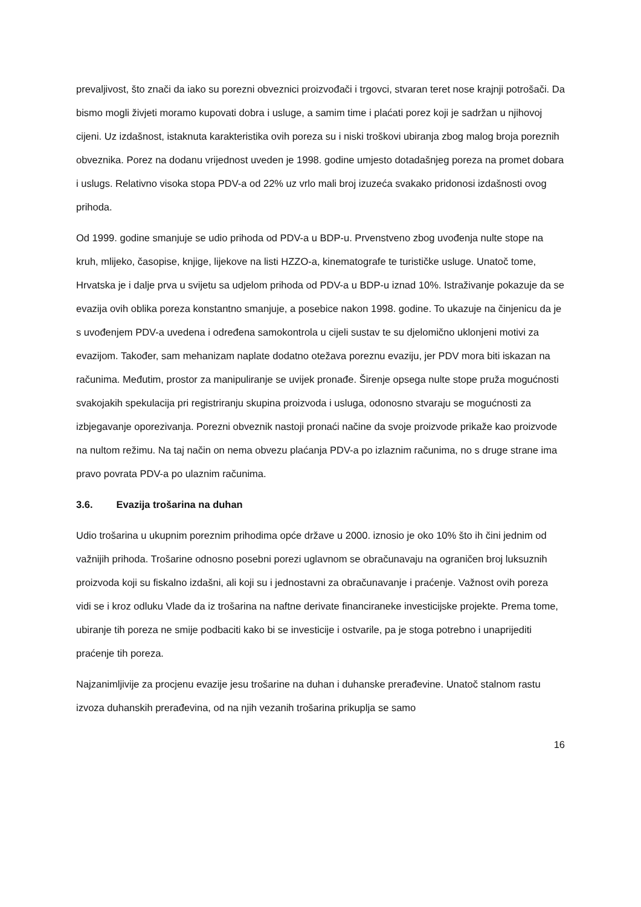prevaljivost, što znači da iako su porezni obveznici proizvođači i trgovci, stvaran teret nose krajnji potrošači. Da bismo mogli živjeti moramo kupovati dobra i usluge, a samim time i plaćati porez koji je sadržan u njihovoj cijeni. Uz izdašnost, istaknuta karakteristika ovih poreza su i niski troškovi ubiranja zbog malog broja poreznih obveznika. Porez na dodanu vrijednost uveden je 1998. godine umjesto dotadašnjeg poreza na promet dobara i uslugs. Relativno visoka stopa PDV-a od 22% uz vrlo mali broj izuzeća svakako pridonosi izdašnosti ovog prihoda.
Od 1999. godine smanjuje se udio prihoda od PDV-a u BDP-u. Prvenstveno zbog uvođenja nulte stope na kruh, mlijeko, časopise, knjige, lijekove na listi HZZO-a, kinematografe te turističke usluge. Unatoč tome, Hrvatska je i dalje prva u svijetu sa udjelom prihoda od PDV-a u BDP-u iznad 10%. Istraživanje pokazuje da se evazija ovih oblika poreza konstantno smanjuje, a posebice nakon 1998. godine. To ukazuje na činjenicu da je s uvođenjem PDV-a uvedena i određena samokontrola u cijeli sustav te su djelomično uklonjeni motivi za evazijom. Također, sam mehanizam naplate dodatno otežava poreznu evaziju, jer PDV mora biti iskazan na računima. Međutim, prostor za manipuliranje se uvijek pronađe. Širenje opsega nulte stope pruža mogućnosti svakojakih spekulacija pri registriranju skupina proizvoda i usluga, odonosno stvaraju se mogućnosti za izbjegavanje oporezivanja. Porezni obveznik nastoji pronaći načine da svoje proizvode prikaže kao proizvode na nultom režimu. Na taj način on nema obvezu plaćanja PDV-a po izlaznim računima, no s druge strane ima pravo povrata PDV-a po ulaznim računima.
3.6. Evazija trošarina na duhan
Udio trošarina u ukupnim poreznim prihodima opće države u 2000. iznosio je oko 10% što ih čini jednim od važnijih prihoda. Trošarine odnosno posebni porezi uglavnom se obračunavaju na ograničen broj luksuznih proizvoda koji su fiskalno izdašni, ali koji su i jednostavni za obračunavanje i praćenje. Važnost ovih poreza vidi se i kroz odluku Vlade da iz trošarina na naftne derivate financiraneke investicijske projekte. Prema tome, ubiranje tih poreza ne smije podbaciti kako bi se investicije i ostvarile, pa je stoga potrebno i unaprijediti praćenje tih poreza.
Najzanimljivije za procjenu evazije jesu trošarine na duhan i duhanske prerađevine. Unatoč stalnom rastu izvoza duhanskih prerađevina, od na njih vezanih trošarina prikuplja se samo
16